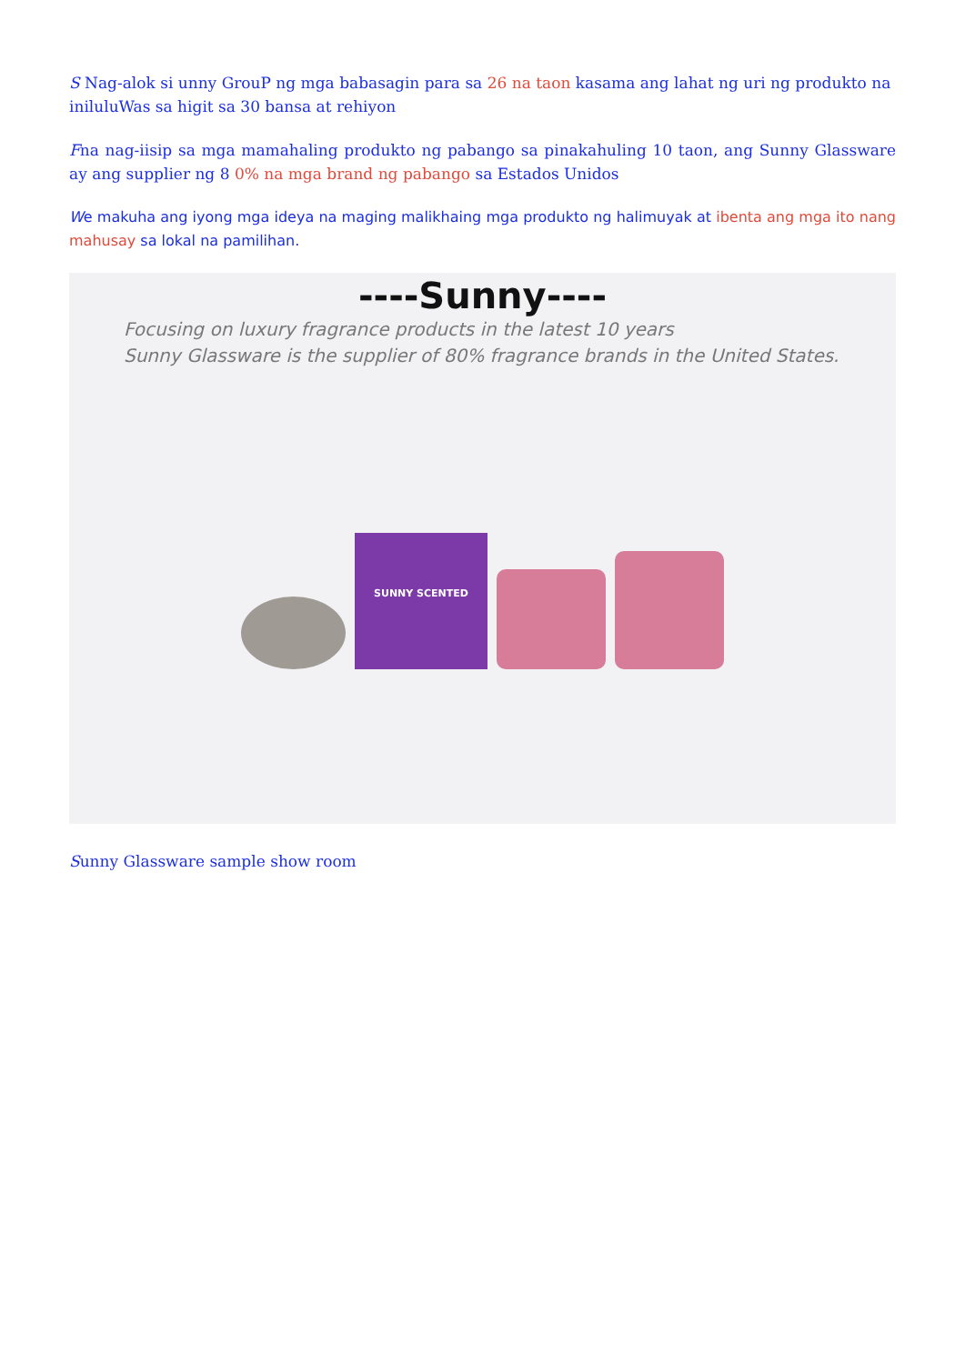S Nag-alok si unny GrouP ng mga babasagin para sa 26 na taon kasama ang lahat ng uri ng produkto na iniluluWas sa higit sa 30 bansa at rehiyon
Fna nag-iisip sa mga mamahaling produkto ng pabango sa pinakahuling 10 taon, ang Sunny Glassware ay ang supplier ng 8 0% na mga brand ng pabango sa Estados Unidos
We makuha ang iyong mga ideya na maging malikhaing mga produkto ng halimuyak at ibenta ang mga ito nang mahusay sa lokal na pamilihan.
----Sunny----
Focusing on luxury fragrance products in the latest 10 years
Sunny Glassware is the supplier of 80% fragrance brands in the United States.
SUNNY SCENTED
Sunny Glassware sample show room